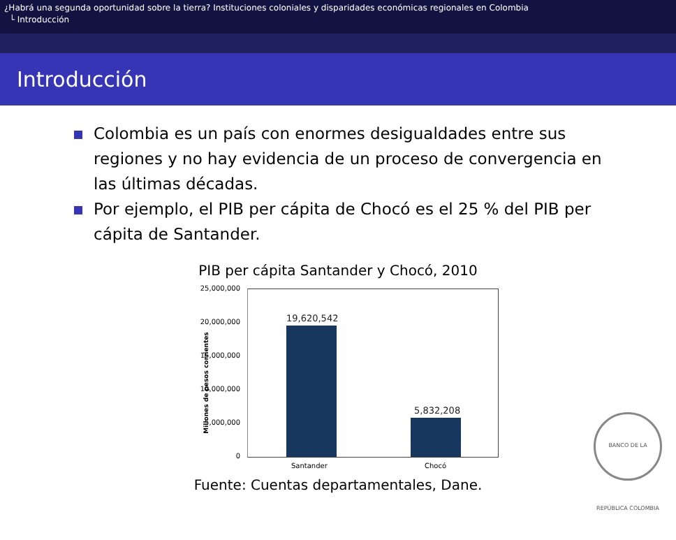¿Habrá una segunda oportunidad sobre la tierra? Instituciones coloniales y disparidades económicas regionales en Colombia
└ Introducción
Introducción
Colombia es un país con enormes desigualdades entre sus regiones y no hay evidencia de un proceso de convergencia en las últimas décadas.
Por ejemplo, el PIB per cápita de Chocó es el 25 % del PIB per cápita de Santander.
PIB per cápita Santander y Chocó, 2010
25,000,000
20,000,000
15,000,000
10,000,000
5,000,000
0
19,620,542
5,832,208
Santander Chocó
Millones de pesos corrientes
Fuente: Cuentas departamentales, Dane.
BANCO DE LA REPÚBLICA COLOMBIA